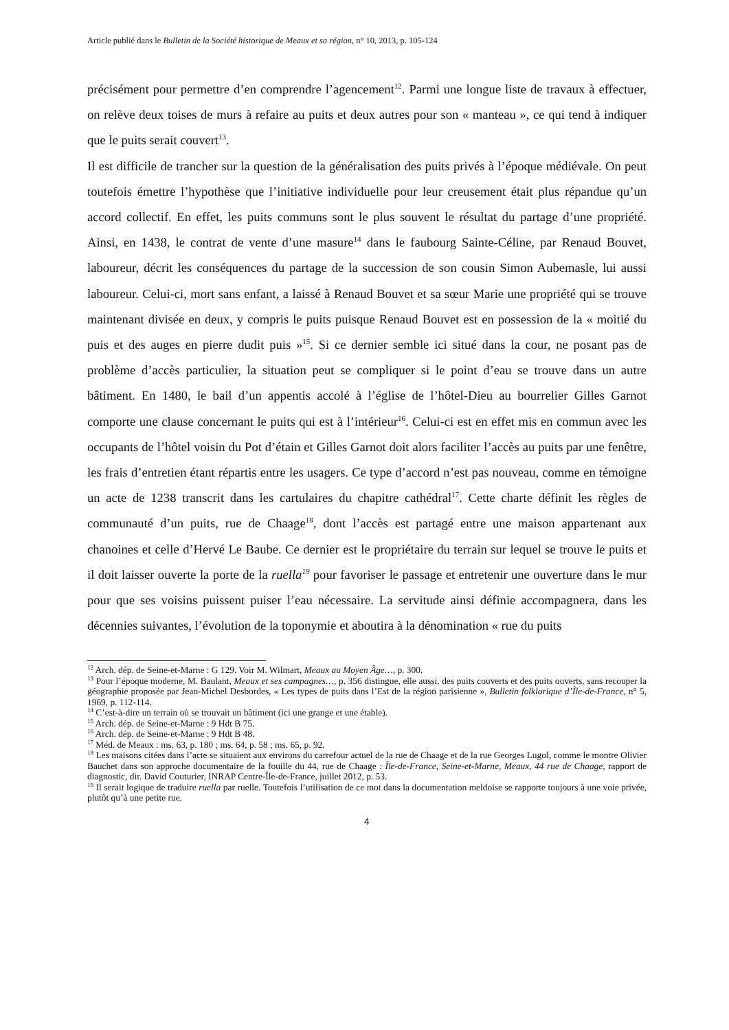Article publié dans le Bulletin de la Société historique de Meaux et sa région, n° 10, 2013, p. 105-124
précisément pour permettre d’en comprendre l’agencement<sup>12</sup>. Parmi une longue liste de travaux à effectuer, on relève deux toises de murs à refaire au puits et deux autres pour son « manteau », ce qui tend à indiquer que le puits serait couvert<sup>13</sup>.
Il est difficile de trancher sur la question de la généralisation des puits privés à l’époque médiévale. On peut toutefois émettre l’hypothèse que l’initiative individuelle pour leur creusement était plus répandue qu’un accord collectif. En effet, les puits communs sont le plus souvent le résultat du partage d’une propriété. Ainsi, en 1438, le contrat de vente d’une masure<sup>14</sup> dans le faubourg Sainte-Céline, par Renaud Bouvet, laboureur, décrit les conséquences du partage de la succession de son cousin Simon Aubemasle, lui aussi laboureur. Celui-ci, mort sans enfant, a laissé à Renaud Bouvet et sa sœur Marie une propriété qui se trouve maintenant divisée en deux, y compris le puits puisque Renaud Bouvet est en possession de la « moitié du puis et des auges en pierre dudit puis »<sup>15</sup>. Si ce dernier semble ici situé dans la cour, ne posant pas de problème d’accès particulier, la situation peut se compliquer si le point d’eau se trouve dans un autre bâtiment. En 1480, le bail d’un appentis accolé à l’église de l’hôtel-Dieu au bourrelier Gilles Garnot comporte une clause concernant le puits qui est à l’intérieur<sup>16</sup>. Celui-ci est en effet mis en commun avec les occupants de l’hôtel voisin du Pot d’étain et Gilles Garnot doit alors faciliter l’accès au puits par une fenêtre, les frais d’entretien étant répartis entre les usagers. Ce type d’accord n’est pas nouveau, comme en témoigne un acte de 1238 transcrit dans les cartulaires du chapitre cathédral<sup>17</sup>. Cette charte définit les règles de communauté d’un puits, rue de Chaage<sup>18</sup>, dont l’accès est partagé entre une maison appartenant aux chanoines et celle d’Hervé Le Baube. Ce dernier est le propriétaire du terrain sur lequel se trouve le puits et il doit laisser ouverte la porte de la ruella<sup>19</sup> pour favoriser le passage et entretenir une ouverture dans le mur pour que ses voisins puissent puiser l’eau nécessaire. La servitude ainsi définie accompagnera, dans les décennies suivantes, l’évolution de la toponymie et aboutira à la dénomination « rue du puits
<sup>12</sup> Arch. dép. de Seine-et-Marne : G 129. Voir M. Wilmart, Meaux au Moyen Âge…, p. 300.
<sup>13</sup> Pour l’époque moderne, M. Baulant, Meaux et ses campagnes…, p. 356 distingue, elle aussi, des puits couverts et des puits ouverts, sans recouper la géographie proposée par Jean-Michel Desbordes, « Les types de puits dans l’Est de la région parisienne », Bulletin folklorique d’Île-de-France, n° 5, 1969, p. 112-114.
<sup>14</sup> C’est-à-dire un terrain où se trouvait un bâtiment (ici une grange et une étable).
<sup>15</sup> Arch. dép. de Seine-et-Marne : 9 Hdt B 75.
<sup>16</sup> Arch. dép. de Seine-et-Marne : 9 Hdt B 48.
<sup>17</sup> Méd. de Meaux : ms. 63, p. 180 ; ms. 64, p. 58 ; ms. 65, p. 92.
<sup>18</sup> Les maisons citées dans l’acte se situaient aux environs du carrefour actuel de la rue de Chaage et de la rue Georges Lugol, comme le montre Olivier Bauchet dans son approche documentaire de la fouille du 44, rue de Chaage : Île-de-France, Seine-et-Marne, Meaux, 44 rue de Chaage, rapport de diagnostic, dir. David Couturier, INRAP Centre-Île-de-France, juillet 2012, p. 53.
<sup>19</sup> Il serait logique de traduire ruella par ruelle. Toutefois l’utilisation de ce mot dans la documentation meldoise se rapporte toujours à une voie privée, plutôt qu’à une petite rue.
4